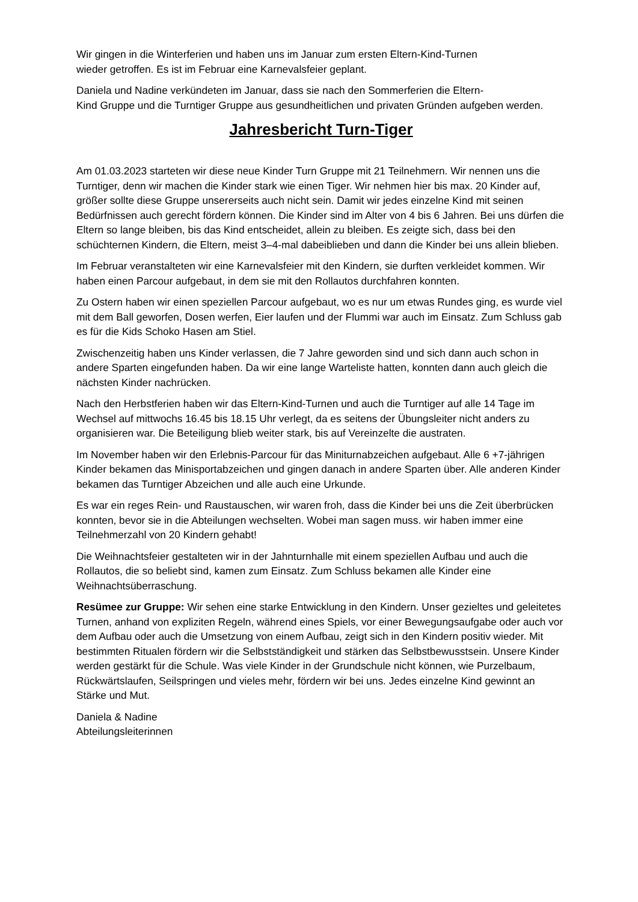Wir gingen in die Winterferien und haben uns im Januar zum ersten Eltern-Kind-Turnen
wieder getroffen. Es ist im Februar eine Karnevalsfeier geplant.
Daniela und Nadine verkündeten im Januar, dass sie nach den Sommerferien die Eltern-
Kind Gruppe und die Turntiger Gruppe aus gesundheitlichen und privaten Gründen aufgeben werden.
Jahresbericht Turn-Tiger
Am 01.03.2023 starteten wir diese neue Kinder Turn Gruppe mit 21 Teilnehmern. Wir nennen uns die Turntiger, denn wir machen die Kinder stark wie einen Tiger. Wir nehmen hier bis max. 20 Kinder auf, größer sollte diese Gruppe unsererseits auch nicht sein. Damit wir jedes einzelne Kind mit seinen Bedürfnissen auch gerecht fördern können. Die Kinder sind im Alter von 4 bis 6 Jahren. Bei uns dürfen die Eltern so lange bleiben, bis das Kind entscheidet, allein zu bleiben. Es zeigte sich, dass bei den schüchternen Kindern, die Eltern, meist 3–4-mal dabeiblieben und dann die Kinder bei uns allein blieben.
Im Februar veranstalteten wir eine Karnevalsfeier mit den Kindern, sie durften verkleidet kommen. Wir haben einen Parcour aufgebaut, in dem sie mit den Rollautos durchfahren konnten.
Zu Ostern haben wir einen speziellen Parcour aufgebaut, wo es nur um etwas Rundes ging, es wurde viel mit dem Ball geworfen, Dosen werfen, Eier laufen und der Flummi war auch im Einsatz. Zum Schluss gab es für die Kids Schoko Hasen am Stiel.
Zwischenzeitig haben uns Kinder verlassen, die 7 Jahre geworden sind und sich dann auch schon in andere Sparten eingefunden haben. Da wir eine lange Warteliste hatten, konnten dann auch gleich die nächsten Kinder nachrücken.
Nach den Herbstferien haben wir das Eltern-Kind-Turnen und auch die Turntiger auf alle 14 Tage im Wechsel auf mittwochs 16.45 bis 18.15 Uhr verlegt, da es seitens der Übungsleiter nicht anders zu organisieren war. Die Beteiligung blieb weiter stark, bis auf Vereinzelte die austraten.
Im November haben wir den Erlebnis-Parcour für das Miniturnabzeichen aufgebaut. Alle 6 +7-jährigen Kinder bekamen das Minisportabzeichen und gingen danach in andere Sparten über. Alle anderen Kinder bekamen das Turntiger Abzeichen und alle auch eine Urkunde.
Es war ein reges Rein- und Raustauschen, wir waren froh, dass die Kinder bei uns die Zeit überbrücken konnten, bevor sie in die Abteilungen wechselten. Wobei man sagen muss. wir haben immer eine Teilnehmerzahl von 20 Kindern gehabt!
Die Weihnachtsfeier gestalteten wir in der Jahnturnhalle mit einem speziellen Aufbau und auch die Rollautos, die so beliebt sind, kamen zum Einsatz. Zum Schluss bekamen alle Kinder eine Weihnachtsüberraschung.
Resümee zur Gruppe: Wir sehen eine starke Entwicklung in den Kindern. Unser gezieltes und geleitetes Turnen, anhand von expliziten Regeln, während eines Spiels, vor einer Bewegungsaufgabe oder auch vor dem Aufbau oder auch die Umsetzung von einem Aufbau, zeigt sich in den Kindern positiv wieder. Mit bestimmten Ritualen fördern wir die Selbstständigkeit und stärken das Selbstbewusstsein. Unsere Kinder werden gestärkt für die Schule. Was viele Kinder in der Grundschule nicht können, wie Purzelbaum, Rückwärtslaufen, Seilspringen und vieles mehr, fördern wir bei uns. Jedes einzelne Kind gewinnt an Stärke und Mut.
Daniela & Nadine
Abteilungsleiterinnen